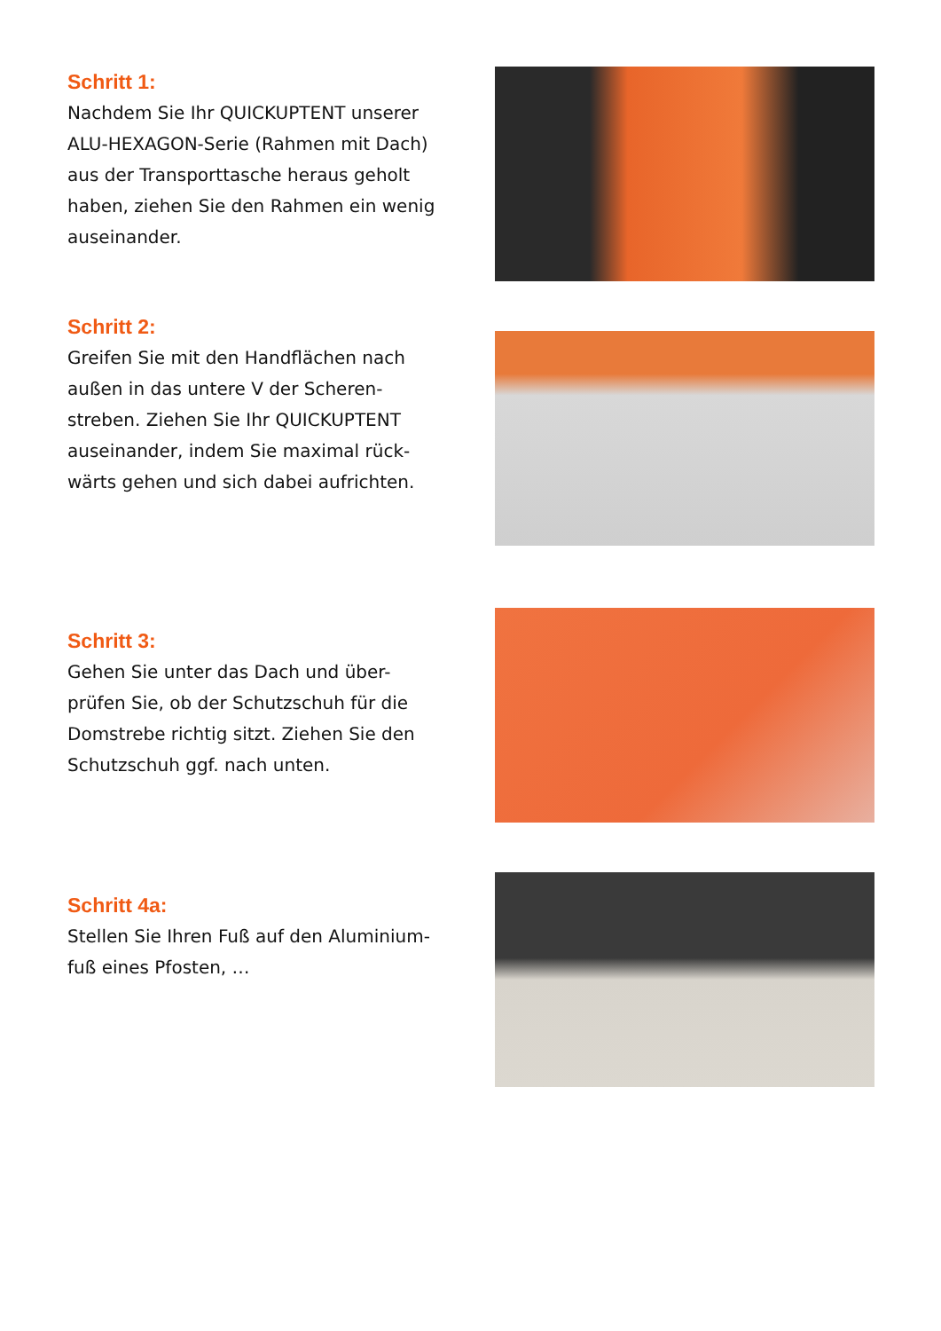Schritt 1:
Nachdem Sie Ihr QUICKUPTENT unserer ALU-HEXAGON-Serie (Rahmen mit Dach) aus der Transporttasche heraus geholt haben, ziehen Sie den Rahmen ein wenig auseinander.
Schritt 2:
Greifen Sie mit den Handflächen nach außen in das untere V der Scheren-streben. Ziehen Sie Ihr QUICKUPTENT auseinander, indem Sie maximal rück-wärts gehen und sich dabei aufrichten.
Schritt 3:
Gehen Sie unter das Dach und über-prüfen Sie, ob der Schutzschuh für die Domstrebe richtig sitzt. Ziehen Sie den Schutzschuh ggf. nach unten.
Schritt 4a:
Stellen Sie Ihren Fuß auf den Aluminium-fuß eines Pfosten, …